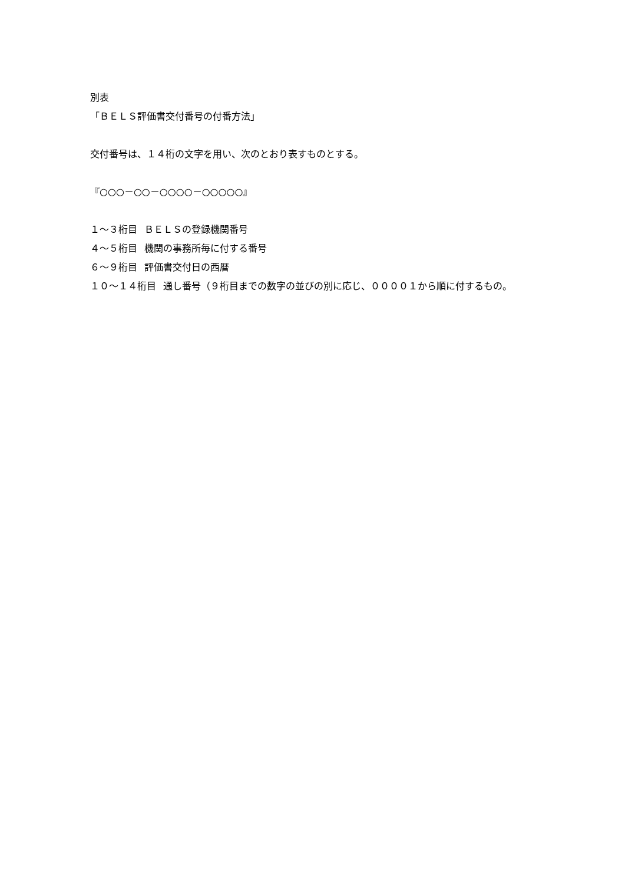別表
「ＢＥＬＳ評価書交付番号の付番方法」
交付番号は、１４桁の文字を用い、次のとおり表すものとする。
『○○○－○○－○○○○－○○○○○』
１～３桁目 ＢＥＬＳの登録機関番号
４～５桁目 機関の事務所毎に付する番号
６～９桁目 評価書交付日の西暦
１０～１４桁目 通し番号（９桁目までの数字の並びの別に応じ、００００１から順に付するもの。